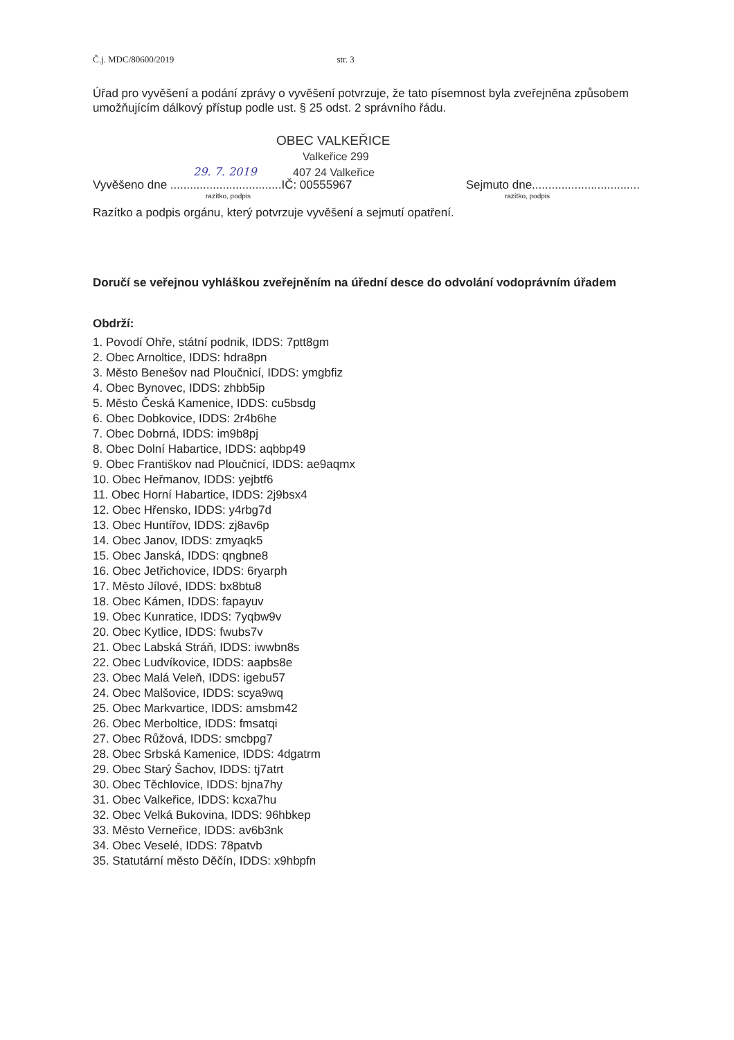Č.j. MDC/80600/2019 str. 3
Úřad pro vyvěšení a podání zprávy o vyvěšení potvrzuje, že tato písemnost byla zveřejněna způsobem umožňujícím dálkový přístup podle ust. § 25 odst. 2 správního řádu.
OBEC VALKEŘICE
Valkeřice 299
407 24 Valkeřice
29. 7. 2019
Vyvěšeno dne ..................................IČ: 00555967 Sejmuto dne.................................
razítko, podpis razítko, podpis
Razítko a podpis orgánu, který potvrzuje vyvěšení a sejmutí opatření.
Doručí se veřejnou vyhláškou zveřejněním na úřední desce do odvolání vodoprávním úřadem
Obdrží:
1. Povodí Ohře, státní podnik, IDDS: 7ptt8gm
2. Obec Arnoltice, IDDS: hdra8pn
3. Město Benešov nad Ploučnicí, IDDS: ymgbfiz
4. Obec Bynovec, IDDS: zhbb5ip
5. Město Česká Kamenice, IDDS: cu5bsdg
6. Obec Dobkovice, IDDS: 2r4b6he
7. Obec Dobrná, IDDS: im9b8pj
8. Obec Dolní Habartice, IDDS: aqbbp49
9. Obec Františkov nad Ploučnicí, IDDS: ae9aqmx
10. Obec Heřmanov, IDDS: yejbtf6
11. Obec Horní Habartice, IDDS: 2j9bsx4
12. Obec Hřensko, IDDS: y4rbg7d
13. Obec Huntířov, IDDS: zj8av6p
14. Obec Janov, IDDS: zmyaqk5
15. Obec Janská, IDDS: qngbne8
16. Obec Jetřichovice, IDDS: 6ryarph
17. Město Jílové, IDDS: bx8btu8
18. Obec Kámen, IDDS: fapayuv
19. Obec Kunratice, IDDS: 7yqbw9v
20. Obec Kytlice, IDDS: fwubs7v
21. Obec Labská Stráň, IDDS: iwwbn8s
22. Obec Ludvíkovice, IDDS: aapbs8e
23. Obec Malá Veleň, IDDS: igebu57
24. Obec Malšovice, IDDS: scya9wq
25. Obec Markvartice, IDDS: amsbm42
26. Obec Merboltice, IDDS: fmsatqi
27. Obec Růžová, IDDS: smcbpg7
28. Obec Srbská Kamenice, IDDS: 4dgatrm
29. Obec Starý Šachov, IDDS: tj7atrt
30. Obec Těchlovice, IDDS: bjna7hy
31. Obec Valkeřice, IDDS: kcxa7hu
32. Obec Velká Bukovina, IDDS: 96hbkep
33. Město Verneřice, IDDS: av6b3nk
34. Obec Veselé, IDDS: 78patvb
35. Statutární město Děčín, IDDS: x9hbpfn